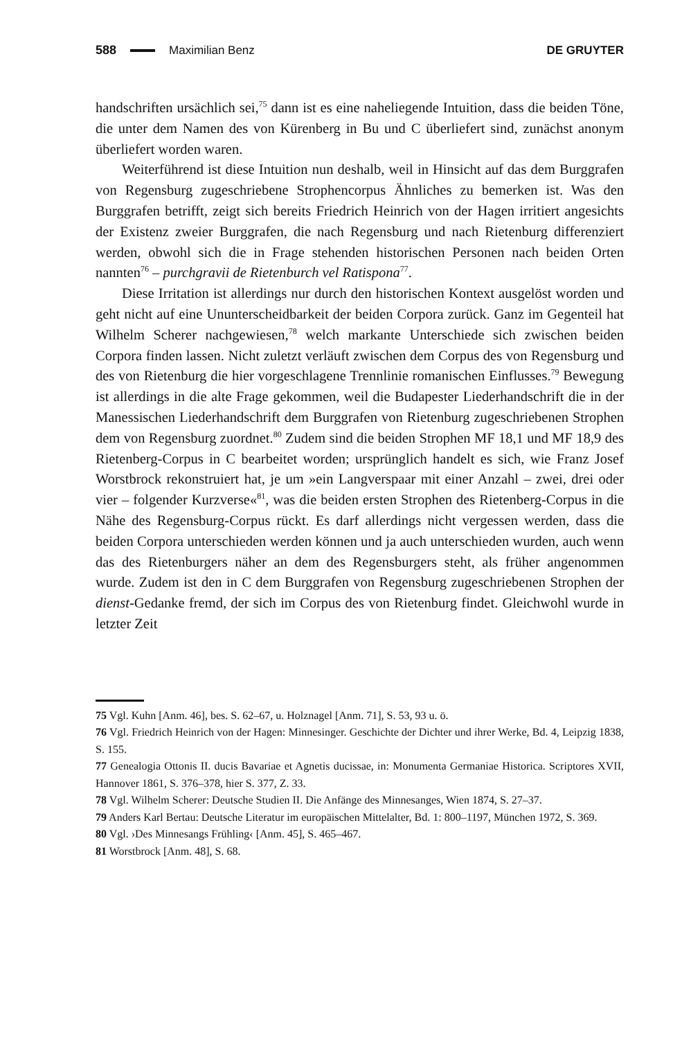588 Maximilian Benz DE GRUYTER
handschriften ursächlich sei,<sup>75</sup> dann ist es eine naheliegende Intuition, dass die beiden Töne, die unter dem Namen des von Kürenberg in Bu und C überliefert sind, zunächst anonym überliefert worden waren.
Weiterführend ist diese Intuition nun deshalb, weil in Hinsicht auf das dem Burggrafen von Regensburg zugeschriebene Strophencorpus Ähnliches zu bemerken ist. Was den Burggrafen betrifft, zeigt sich bereits Friedrich Heinrich von der Hagen irritiert angesichts der Existenz zweier Burggrafen, die nach Regensburg und nach Rietenburg differenziert werden, obwohl sich die in Frage stehenden historischen Personen nach beiden Orten nannten<sup>76</sup> – purchgravii de Rietenburch vel Ratispona<sup>77</sup>.
Diese Irritation ist allerdings nur durch den historischen Kontext ausgelöst worden und geht nicht auf eine Ununterscheidbarkeit der beiden Corpora zurück. Ganz im Gegenteil hat Wilhelm Scherer nachgewiesen,<sup>78</sup> welch markante Unterschiede sich zwischen beiden Corpora finden lassen. Nicht zuletzt verläuft zwischen dem Corpus des von Regensburg und des von Rietenburg die hier vorgeschlagene Trennlinie romanischen Einflusses.<sup>79</sup> Bewegung ist allerdings in die alte Frage gekommen, weil die Budapester Liederhandschrift die in der Manessischen Liederhandschrift dem Burggrafen von Rietenburg zugeschriebenen Strophen dem von Regensburg zuordnet.<sup>80</sup> Zudem sind die beiden Strophen MF 18,1 und MF 18,9 des Rietenberg-Corpus in C bearbeitet worden; ursprünglich handelt es sich, wie Franz Josef Worstbrock rekonstruiert hat, je um »ein Langverspaar mit einer Anzahl – zwei, drei oder vier – folgender Kurzverse«<sup>81</sup>, was die beiden ersten Strophen des Rietenberg-Corpus in die Nähe des Regensburg-Corpus rückt. Es darf allerdings nicht vergessen werden, dass die beiden Corpora unterschieden werden können und ja auch unterschieden wurden, auch wenn das des Rietenburgers näher an dem des Regensburgers steht, als früher angenommen wurde. Zudem ist den in C dem Burggrafen von Regensburg zugeschriebenen Strophen der dienst-Gedanke fremd, der sich im Corpus des von Rietenburg findet. Gleichwohl wurde in letzter Zeit
75 Vgl. Kuhn [Anm. 46], bes. S. 62–67, u. Holznagel [Anm. 71], S. 53, 93 u. ö.
76 Vgl. Friedrich Heinrich von der Hagen: Minnesinger. Geschichte der Dichter und ihrer Werke, Bd. 4, Leipzig 1838, S. 155.
77 Genealogia Ottonis II. ducis Bavariae et Agnetis ducissae, in: Monumenta Germaniae Historica. Scriptores XVII, Hannover 1861, S. 376–378, hier S. 377, Z. 33.
78 Vgl. Wilhelm Scherer: Deutsche Studien II. Die Anfänge des Minnesanges, Wien 1874, S. 27–37.
79 Anders Karl Bertau: Deutsche Literatur im europäischen Mittelalter, Bd. 1: 800–1197, München 1972, S. 369.
80 Vgl. ›Des Minnesangs Frühling‹ [Anm. 45], S. 465–467.
81 Worstbrock [Anm. 48], S. 68.